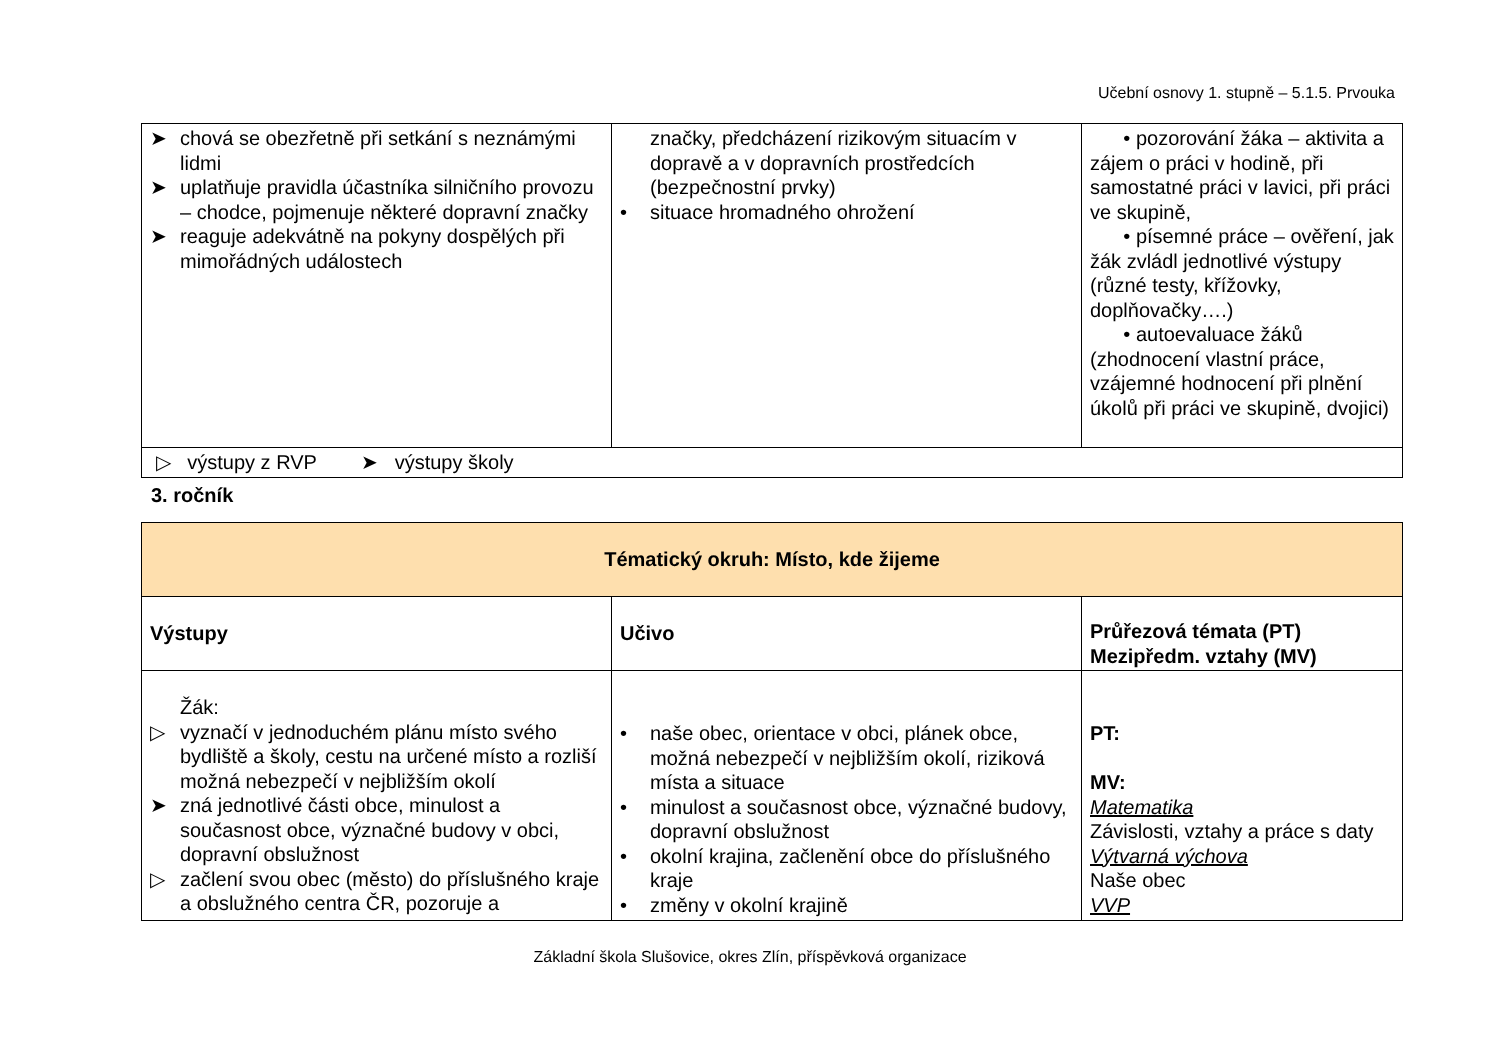Učební osnovy 1. stupně – 5.1.5. Prvouka
| ➤ chová se obezřetně při setkání s neznámými lidmi ➤ uplatňuje pravidla účastníka silničního provozu – chodce, pojmenuje některé dopravní značky ➤ reaguje adekvátně na pokyny dospělých při mimořádných událostech | značky, předcházení rizikovým situacím v dopravě a v dopravních prostředcích (bezpečnostní prvky) • situace hromadného ohrožení | • pozorování žáka – aktivita a zájem o práci v hodině, při samostatné práci v lavici, při práci ve skupině, • písemné práce – ověření, jak žák zvládl jednotlivé výstupy (různé testy, křížovky, doplňovačky….) • autoevaluace žáků (zhodnocení vlastní práce, vzájemné hodnocení při plnění úkolů při práci ve skupině, dvojici) |
| ▷ výstupy z RVP ➤ výstupy školy | | |
3. ročník
| Tématický okruh: Místo, kde žijeme | | |
| --- | --- | --- |
| Výstupy | Učivo | Průřezová témata (PT) Mezipředm. vztahy (MV) |
| Žák: ▷ vyznačí v jednoduchém plánu místo svého bydliště a školy, cestu na určené místo a rozliší možná nebezpečí v nejbližším okolí ➤ zná jednotlivé části obce, minulost a současnost obce, význačné budovy v obci, dopravní obslužnost ▷ začlení svou obec (město) do příslušného kraje a obslužného centra ČR, pozoruje a | • naše obec, orientace v obci, plánek obce, možná nebezpečí v nejbližším okolí, riziková místa a situace • minulost a současnost obce, význačné budovy, dopravní obslužnost • okolní krajina, začlenění obce do příslušného kraje • změny v okolní krajině | PT: MV: Matematika Závislosti, vztahy a práce s daty Výtvarná výchova Naše obec VVP |
Základní škola Slušovice, okres Zlín, příspěvková organizace